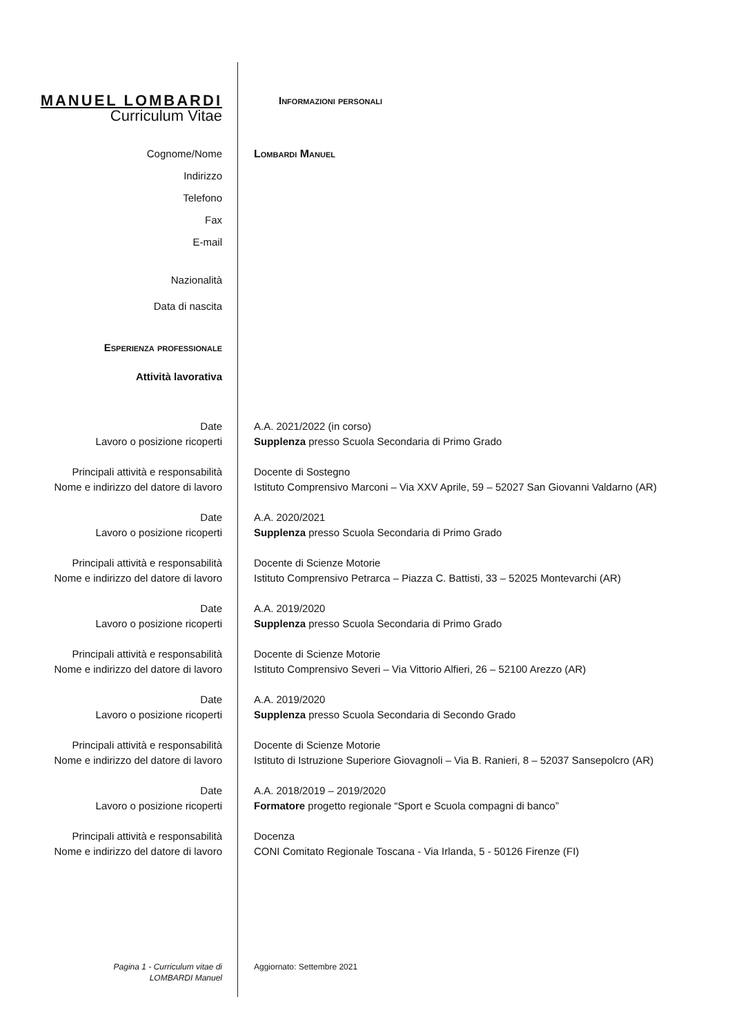MANUEL LOMBARDI
Curriculum Vitae
Informazioni personali
Cognome/Nome
Indirizzo
Telefono
Fax
E-mail
Lombardi Manuel
Nazionalità
Data di nascita
Esperienza professionale
Attività lavorativa
Date
Lavoro o posizione ricoperti
A.A. 2021/2022 (in corso)
Supplenza presso Scuola Secondaria di Primo Grado
Principali attività e responsabilità
Nome e indirizzo del datore di lavoro
Docente di Sostegno
Istituto Comprensivo Marconi – Via XXV Aprile, 59 – 52027 San Giovanni Valdarno (AR)
Date
Lavoro o posizione ricoperti
A.A. 2020/2021
Supplenza presso Scuola Secondaria di Primo Grado
Principali attività e responsabilità
Nome e indirizzo del datore di lavoro
Docente di Scienze Motorie
Istituto Comprensivo Petrarca – Piazza C. Battisti, 33 – 52025 Montevarchi (AR)
Date
Lavoro o posizione ricoperti
A.A. 2019/2020
Supplenza presso Scuola Secondaria di Primo Grado
Principali attività e responsabilità
Nome e indirizzo del datore di lavoro
Docente di Scienze Motorie
Istituto Comprensivo Severi – Via Vittorio Alfieri, 26 – 52100 Arezzo (AR)
Date
Lavoro o posizione ricoperti
A.A. 2019/2020
Supplenza presso Scuola Secondaria di Secondo Grado
Principali attività e responsabilità
Nome e indirizzo del datore di lavoro
Docente di Scienze Motorie
Istituto di Istruzione Superiore Giovagnoli – Via B. Ranieri, 8 – 52037 Sansepolcro (AR)
Date
Lavoro o posizione ricoperti
A.A. 2018/2019 – 2019/2020
Formatore progetto regionale “Sport e Scuola compagni di banco”
Principali attività e responsabilità
Nome e indirizzo del datore di lavoro
Docenza
CONI Comitato Regionale Toscana - Via Irlanda, 5 - 50126 Firenze (FI)
Pagina 1 - Curriculum vitae di
LOMBARDI Manuel
Aggiornato: Settembre 2021